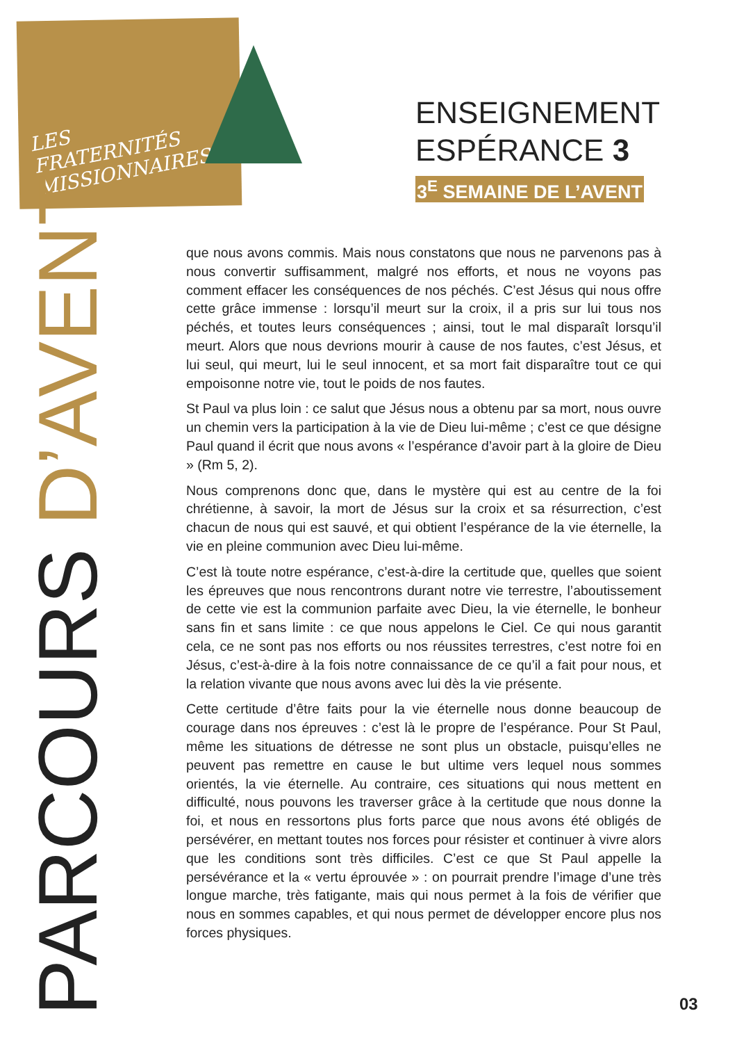LES
FRATERNITÉS
MISSIONNAIRES
ENSEIGNEMENT
ESPÉRANCE 3
3<sup>E</sup> SEMAINE DE L’AVENT
PARCOURS D’AVENT
que nous avons commis. Mais nous constatons que nous ne parvenons pas à nous convertir suffisamment, malgré nos efforts, et nous ne voyons pas comment effacer les conséquences de nos péchés. C’est Jésus qui nous offre cette grâce immense : lorsqu’il meurt sur la croix, il a pris sur lui tous nos péchés, et toutes leurs conséquences ; ainsi, tout le mal disparaît lorsqu’il meurt. Alors que nous devrions mourir à cause de nos fautes, c’est Jésus, et lui seul, qui meurt, lui le seul innocent, et sa mort fait disparaître tout ce qui empoisonne notre vie, tout le poids de nos fautes.
St Paul va plus loin : ce salut que Jésus nous a obtenu par sa mort, nous ouvre un chemin vers la participation à la vie de Dieu lui-même ; c’est ce que désigne Paul quand il écrit que nous avons « l’espérance d’avoir part à la gloire de Dieu » (Rm 5, 2).
Nous comprenons donc que, dans le mystère qui est au centre de la foi chrétienne, à savoir, la mort de Jésus sur la croix et sa résurrection, c’est chacun de nous qui est sauvé, et qui obtient l’espérance de la vie éternelle, la vie en pleine communion avec Dieu lui-même.
C’est là toute notre espérance, c’est-à-dire la certitude que, quelles que soient les épreuves que nous rencontrons durant notre vie terrestre, l’aboutissement de cette vie est la communion parfaite avec Dieu, la vie éternelle, le bonheur sans fin et sans limite : ce que nous appelons le Ciel. Ce qui nous garantit cela, ce ne sont pas nos efforts ou nos réussites terrestres, c’est notre foi en Jésus, c’est-à-dire à la fois notre connaissance de ce qu’il a fait pour nous, et la relation vivante que nous avons avec lui dès la vie présente.
Cette certitude d’être faits pour la vie éternelle nous donne beaucoup de courage dans nos épreuves : c’est là le propre de l’espérance. Pour St Paul, même les situations de détresse ne sont plus un obstacle, puisqu’elles ne peuvent pas remettre en cause le but ultime vers lequel nous sommes orientés, la vie éternelle. Au contraire, ces situations qui nous mettent en difficulté, nous pouvons les traverser grâce à la certitude que nous donne la foi, et nous en ressortons plus forts parce que nous avons été obligés de persévérer, en mettant toutes nos forces pour résister et continuer à vivre alors que les conditions sont très difficiles. C’est ce que St Paul appelle la persévérance et la « vertu éprouvée » : on pourrait prendre l’image d’une très longue marche, très fatigante, mais qui nous permet à la fois de vérifier que nous en sommes capables, et qui nous permet de développer encore plus nos forces physiques.
03